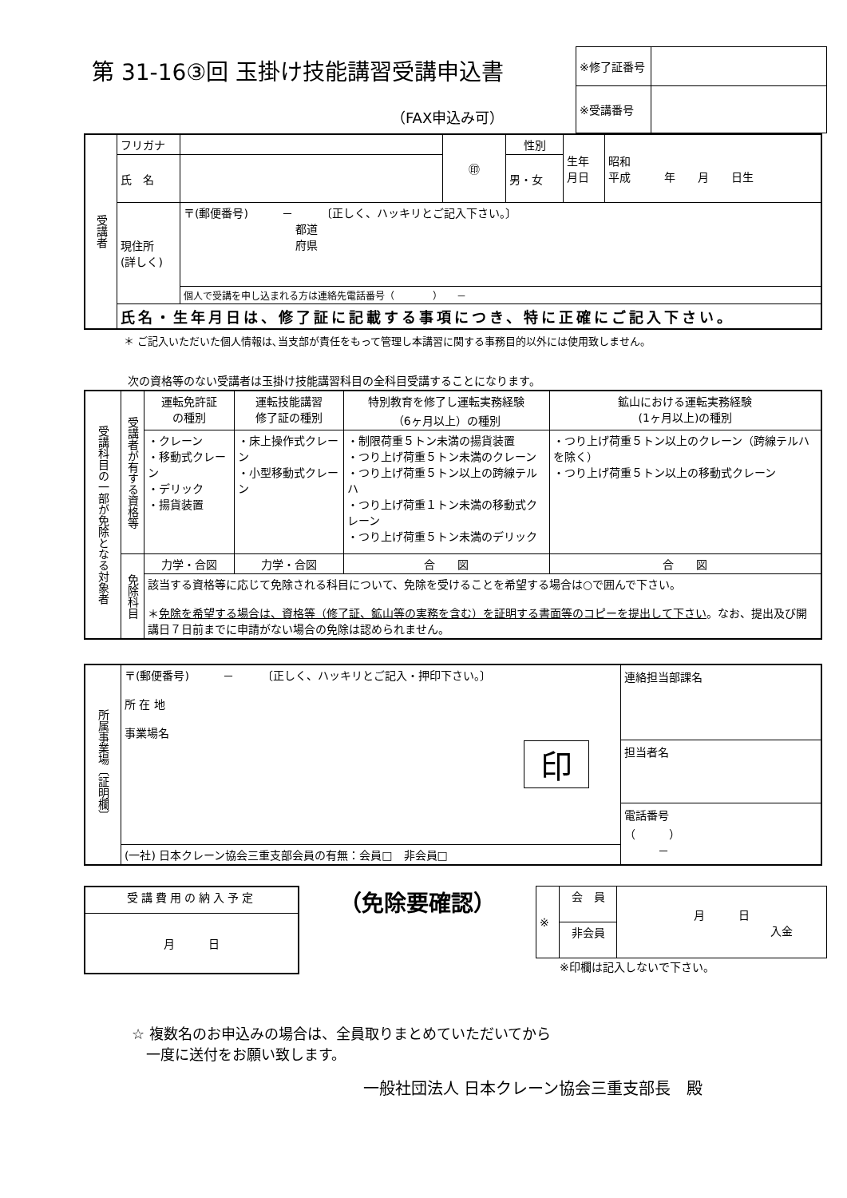第 31-16③回 玉掛け技能講習受講申込書
（FAX申込み可）
| ※修了証番号 | |
| ※受講番号 | |
| 受講者 | フリガナ | | ㊞ | 性別 | 生年 月日 | 昭和 平成 年 月 日生 |
| | 氏 名 | | | 男・女 | | |
| | 現住所 (詳しく) | 〒(郵便番号) － 〔正しく、ハッキリとご記入下さい。〕 都道 府県 | | | | |
| | | 個人で受講を申し込まれる方は連絡先電話番号（ ） － | | | | |
| | 氏名・生年月日は、修了証に記載する事項につき、特に正確にご記入下さい。 | | | | | |
＊ ご記入いただいた個人情報は､当支部が責任をもって管理し本講習に関する事務目的以外には使用致しません。
次の資格等のない受講者は玉掛け技能講習科目の全科目受講することになります。
| 受講科目の一部が免除となる対象者 | 受講者が有する資格等 | 運転免許証 の種別 | 運転技能講習 修了証の種別 | 特別教育を修了し運転実務経験 （6ヶ月以上）の種別 | 鉱山における運転実務経験 (1ヶ月以上)の種別 |
| | | ・クレーン ・移動式クレーン ・デリック ・揚貨装置 | ・床上操作式クレーン ・小型移動式クレーン | ・制限荷重５トン未満の揚貨装置 ・つり上げ荷重５トン未満のクレーン ・つり上げ荷重５トン以上の跨線テルハ ・つり上げ荷重１トン未満の移動式クレーン ・つり上げ荷重５トン未満のデリック | ・つり上げ荷重５トン以上のクレーン（跨線テルハを除く） ・つり上げ荷重５トン以上の移動式クレーン |
| | 免除科目 | 力学・合図 | 力学・合図 | 合 図 | 合 図 |
| | | 該当する資格等に応じて免除される科目について、免除を受けることを希望する場合は○で囲んで下さい。 ＊ 免除を希望する場合は、資格等（修了証、鉱山等の実務を含む）を証明する書面等のコピーを提出して下さい 。なお、提出及び開講日７日前までに申請がない場合の免除は認められません。 | | | |
| 所属事業場〔証明欄〕 | 〒(郵便番号) － 〔正しく、ハッキリとご記入・押印下さい。〕 所 在 地 事業場名 印 | 連絡担当部課名 担当者名 電話番号 （ ） － |
| | (一社) 日本クレーン協会三重支部会員の有無：会員□ 非会員□ | |
| 受講費用の納入予定 |
| 月 日 |
（免除要確認）
| ※ | 会 員 | 月 日 入金 |
| | 非会員 | |
※印欄は記入しないで下さい。
☆ 複数名のお申込みの場合は、全員取りまとめていただいてから
　一度に送付をお願い致します。
一般社団法人 日本クレーン協会三重支部長　殿